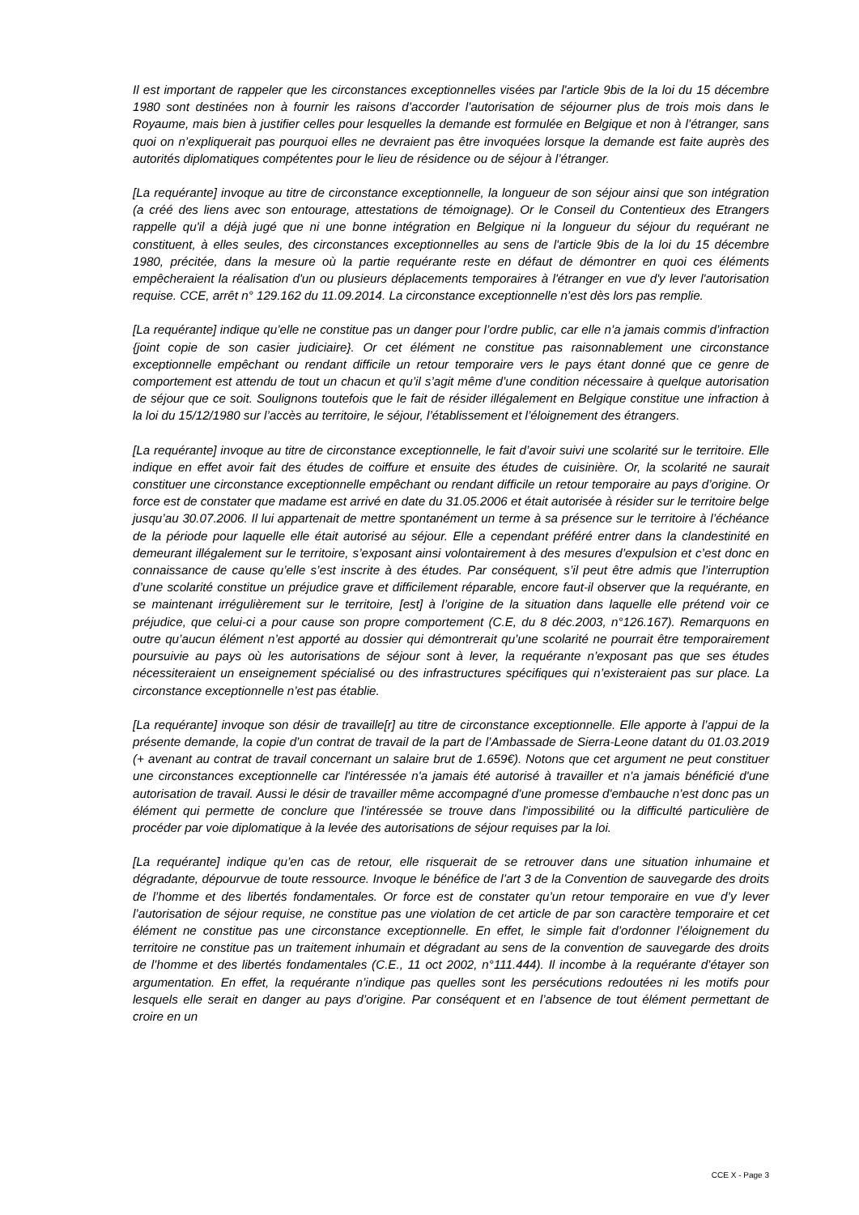Il est important de rappeler que les circonstances exceptionnelles visées par l'article 9bis de la loi du 15 décembre 1980 sont destinées non à fournir les raisons d’accorder l’autorisation de séjourner plus de trois mois dans le Royaume, mais bien à justifier celles pour lesquelles la demande est formulée en Belgique et non à l’étranger, sans quoi on n’expliquerait pas pourquoi elles ne devraient pas être invoquées lorsque la demande est faite auprès des autorités diplomatiques compétentes pour le lieu de résidence ou de séjour à l’étranger.
[La requérante] invoque au titre de circonstance exceptionnelle, la longueur de son séjour ainsi que son intégration (a créé des liens avec son entourage, attestations de témoignage). Or le Conseil du Contentieux des Etrangers rappelle qu'il a déjà jugé que ni une bonne intégration en Belgique ni la longueur du séjour du requérant ne constituent, à elles seules, des circonstances exceptionnelles au sens de l'article 9bis de la loi du 15 décembre 1980, précitée, dans la mesure où la partie requérante reste en défaut de démontrer en quoi ces éléments empêcheraient la réalisation d'un ou plusieurs déplacements temporaires à l'étranger en vue d'y lever l'autorisation requise. CCE, arrêt n° 129.162 du 11.09.2014. La circonstance exceptionnelle n’est dès lors pas remplie.
[La requérante] indique qu’elle ne constitue pas un danger pour l’ordre public, car elle n’a jamais commis d’infraction {joint copie de son casier judiciaire}. Or cet élément ne constitue pas raisonnablement une circonstance exceptionnelle empêchant ou rendant difficile un retour temporaire vers le pays étant donné que ce genre de comportement est attendu de tout un chacun et qu’il s’agit même d’une condition nécessaire à quelque autorisation de séjour que ce soit. Soulignons toutefois que le fait de résider illégalement en Belgique constitue une infraction à la loi du 15/12/1980 sur l’accès au territoire, le séjour, l’établissement et l’éloignement des étrangers.
[La requérante] invoque au titre de circonstance exceptionnelle, le fait d’avoir suivi une scolarité sur le territoire. Elle indique en effet avoir fait des études de coiffure et ensuite des études de cuisinière. Or, la scolarité ne saurait constituer une circonstance exceptionnelle empêchant ou rendant difficile un retour temporaire au pays d’origine. Or force est de constater que madame est arrivé en date du 31.05.2006 et était autorisée à résider sur le territoire belge jusqu’au 30.07.2006. Il lui appartenait de mettre spontanément un terme à sa présence sur le territoire à l’échéance de la période pour laquelle elle était autorisé au séjour. Elle a cependant préféré entrer dans la clandestinité en demeurant illégalement sur le territoire, s’exposant ainsi volontairement à des mesures d’expulsion et c’est donc en connaissance de cause qu’elle s’est inscrite à des études. Par conséquent, s’il peut être admis que l’interruption d’une scolarité constitue un préjudice grave et difficilement réparable, encore faut-il observer que la requérante, en se maintenant irrégulièrement sur le territoire, [est] à l’origine de la situation dans laquelle elle prétend voir ce préjudice, que celui-ci a pour cause son propre comportement (C.E, du 8 déc.2003, n°126.167). Remarquons en outre qu’aucun élément n’est apporté au dossier qui démontrerait qu’une scolarité ne pourrait être temporairement poursuivie au pays où les autorisations de séjour sont à lever, la requérante n’exposant pas que ses études nécessiteraient un enseignement spécialisé ou des infrastructures spécifiques qui n’existeraient pas sur place. La circonstance exceptionnelle n’est pas établie.
[La requérante] invoque son désir de travaille[r] au titre de circonstance exceptionnelle. Elle apporte à l’appui de la présente demande, la copie d’un contrat de travail de la part de l’Ambassade de Sierra-Leone datant du 01.03.2019 (+ avenant au contrat de travail concernant un salaire brut de 1.659€). Notons que cet argument ne peut constituer une circonstances exceptionnelle car l'intéressée n'a jamais été autorisé à travailler et n'a jamais bénéficié d'une autorisation de travail. Aussi le désir de travailler même accompagné d'une promesse d'embauche n’est donc pas un élément qui permette de conclure que l'intéressée se trouve dans l'impossibilité ou la difficulté particulière de procéder par voie diplomatique à la levée des autorisations de séjour requises par la loi.
[La requérante] indique qu’en cas de retour, elle risquerait de se retrouver dans une situation inhumaine et dégradante, dépourvue de toute ressource. Invoque le bénéfice de l’art 3 de la Convention de sauvegarde des droits de l’homme et des libertés fondamentales. Or force est de constater qu’un retour temporaire en vue d’y lever l’autorisation de séjour requise, ne constitue pas une violation de cet article de par son caractère temporaire et cet élément ne constitue pas une circonstance exceptionnelle. En effet, le simple fait d’ordonner l’éloignement du territoire ne constitue pas un traitement inhumain et dégradant au sens de la convention de sauvegarde des droits de l’homme et des libertés fondamentales (C.E., 11 oct 2002, n°111.444). Il incombe à la requérante d’étayer son argumentation. En effet, la requérante n’indique pas quelles sont les persécutions redoutées ni les motifs pour lesquels elle serait en danger au pays d’origine. Par conséquent et en l’absence de tout élément permettant de croire en un
CCE X - Page 3